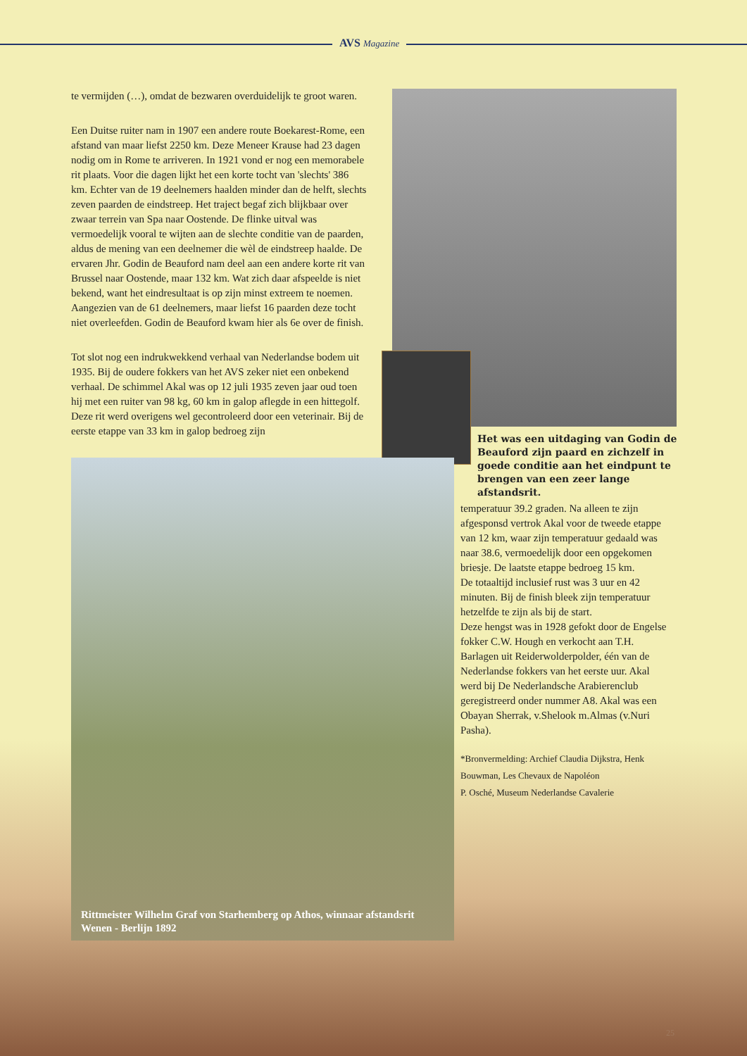AVS Magazine
te vermijden (…), omdat de bezwaren overduidelijk te groot waren.
Een Duitse ruiter nam in 1907 een andere route Boekarest-Rome, een afstand van maar liefst 2250 km. Deze Meneer Krause had 23 dagen nodig om in Rome te arriveren. In 1921 vond er nog een memorabele rit plaats. Voor die dagen lijkt het een korte tocht van 'slechts' 386 km. Echter van de 19 deelnemers haalden minder dan de helft, slechts zeven paarden de eindstreep. Het traject begaf zich blijkbaar over zwaar terrein van Spa naar Oostende. De flinke uitval was vermoedelijk vooral te wijten aan de slechte conditie van de paarden, aldus de mening van een deelnemer die wèl de eindstreep haalde. De ervaren Jhr. Godin de Beauford nam deel aan een andere korte rit van Brussel naar Oostende, maar 132 km. Wat zich daar afspeelde is niet bekend, want het eindresultaat is op zijn minst extreem te noemen. Aangezien van de 61 deelnemers, maar liefst 16 paarden deze tocht niet overleefden. Godin de Beauford kwam hier als 6e over de finish.
Tot slot nog een indrukwekkend verhaal van Nederlandse bodem uit 1935. Bij de oudere fokkers van het AVS zeker niet een onbekend verhaal. De schimmel Akal was op 12 juli 1935 zeven jaar oud toen hij met een ruiter van 98 kg, 60 km in galop aflegde in een hittegolf. Deze rit werd overigens wel gecontroleerd door een veterinair. Bij de eerste etappe van 33 km in galop bedroeg zijn
Het was een uitdaging van Godin de Beauford zijn paard en zichzelf in goede conditie aan het eindpunt te brengen van een zeer lange afstandsrit.
Rittmeister Wilhelm Graf von Starhemberg op Athos, winnaar afstandsrit Wenen - Berlijn 1892
temperatuur 39.2 graden. Na alleen te zijn afgesponsd vertrok Akal voor de tweede etappe van 12 km, waar zijn temperatuur gedaald was naar 38.6, vermoedelijk door een opgekomen briesje. De laatste etappe bedroeg 15 km.
De totaaltijd inclusief rust was 3 uur en 42 minuten. Bij de finish bleek zijn temperatuur hetzelfde te zijn als bij de start.
Deze hengst was in 1928 gefokt door de Engelse fokker C.W. Hough en verkocht aan T.H. Barlagen uit Reiderwolderpolder, één van de Nederlandse fokkers van het eerste uur. Akal werd bij De Nederlandsche Arabierenclub geregistreerd onder nummer A8. Akal was een Obayan Sherrak, v.Shelook m.Almas (v.Nuri Pasha).
*Bronvermelding: Archief Claudia Dijkstra, Henk Bouwman, Les Chevaux de Napoléon
P. Osché, Museum Nederlandse Cavalerie
25